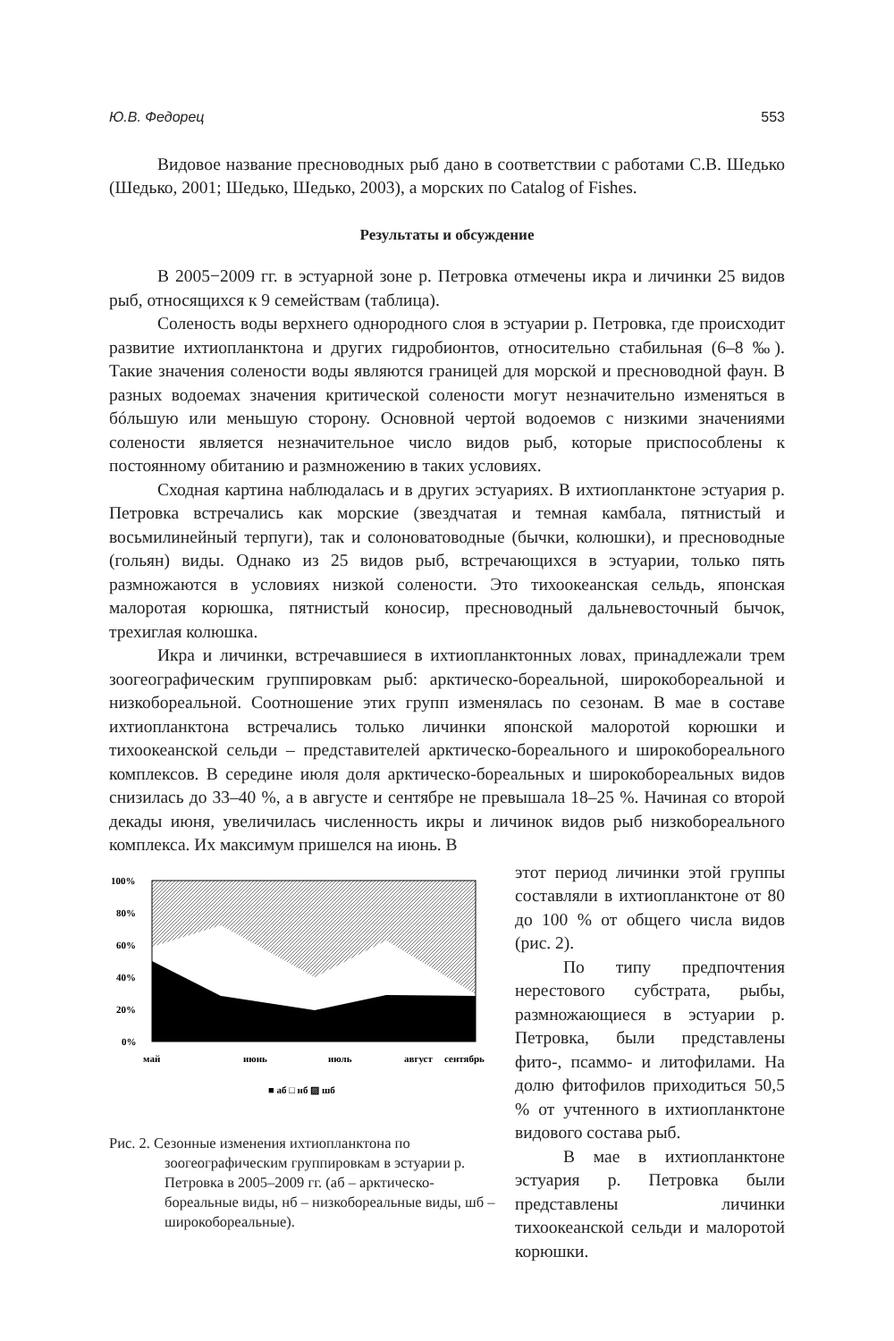Ю.В. Федорец 553
Видовое название пресноводных рыб дано в соответствии с работами С.В. Шедько (Шедько, 2001; Шедько, Шедько, 2003), а морских по Catalog of Fishes.
Результаты и обсуждение
В 2005−2009 гг. в эстуарной зоне р. Петровка отмечены икра и личинки 25 видов рыб, относящихся к 9 семействам (таблица).
Соленость воды верхнего однородного слоя в эстуарии р. Петровка, где происходит развитие ихтиопланктона и других гидробионтов, относительно стабильная (6–8 ‰). Такие значения солености воды являются границей для морской и пресноводной фаун. В разных водоемах значения критической солености могут незначительно изменяться в бóльшую или меньшую сторону. Основной чертой водоемов с низкими значениями солености является незначительное число видов рыб, которые приспособлены к постоянному обитанию и размножению в таких условиях.
Сходная картина наблюдалась и в других эстуариях. В ихтиопланктоне эстуария р. Петровка встречались как морские (звездчатая и темная камбала, пятнистый и восьмилинейный терпуги), так и солоноватоводные (бычки, колюшки), и пресноводные (гольян) виды. Однако из 25 видов рыб, встречающихся в эстуарии, только пять размножаются в условиях низкой солености. Это тихоокеанская сельдь, японская малоротая корюшка, пятнистый коносир, пресноводный дальневосточный бычок, трехиглая колюшка.
Икра и личинки, встречавшиеся в ихтиопланктонных ловах, принадлежали трем зоогеографическим группировкам рыб: арктическо-бореальной, широкобореальной и низкобореальной. Соотношение этих групп изменялась по сезонам. В мае в составе ихтиопланктона встречались только личинки японской малоротой корюшки и тихоокеанской сельди – представителей арктическо-бореального и широкобореального комплексов. В середине июля доля арктическо-бореальных и широкобореальных видов снизилась до 33–40 %, а в августе и сентябре не превышала 18–25 %. Начиная со второй декады июня, увеличилась численность икры и личинок видов рыб низкобореального комплекса. Их максимум пришелся на июнь. В
100%
80%
60%
40%
20%
0%
май
июнь
июль
август
сентябрь
■ аб □ нб ▨ шб
Рис. 2. Сезонные изменения ихтиопланктона по зоогеографическим группировкам в эстуарии р. Петровка в 2005–2009 гг. (аб – арктическо-бореальные виды, нб – низкобореальные виды, шб – широкобореальные).
этот период личинки этой группы составляли в ихтиопланктоне от 80 до 100 % от общего числа видов (рис. 2).
По типу предпочтения нерестового субстрата, рыбы, размножающиеся в эстуарии р. Петровка, были представлены фито-, псаммо- и литофилами. На долю фитофилов приходиться 50,5 % от учтенного в ихтиопланктоне видового состава рыб.
В мае в ихтиопланктоне эстуария р. Петровка были представлены личинки тихоокеанской сельди и малоротой корюшки.